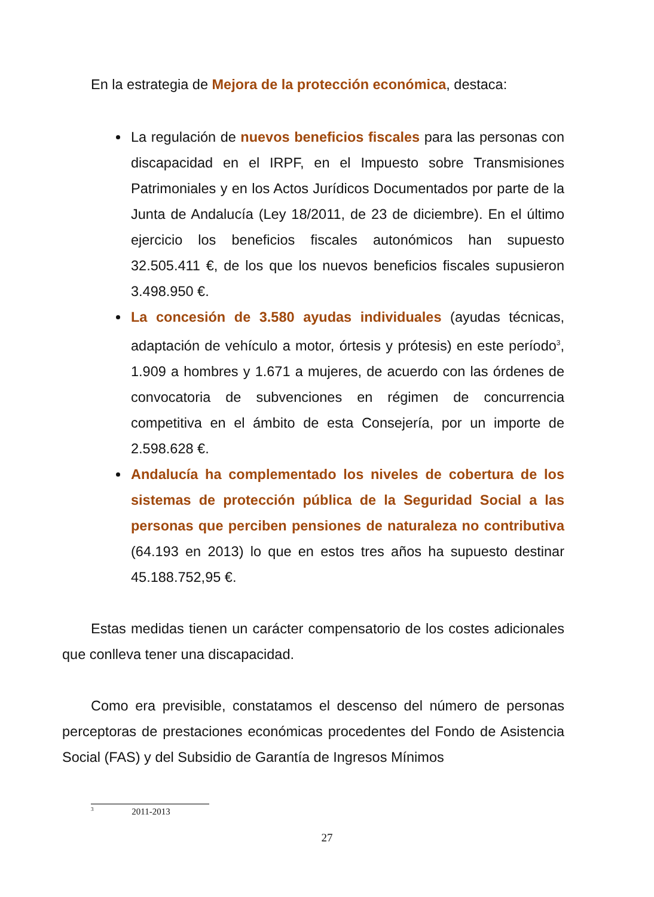En la estrategia de Mejora de la protección económica, destaca:
La regulación de nuevos beneficios fiscales para las personas con discapacidad en el IRPF, en el Impuesto sobre Transmisiones Patrimoniales y en los Actos Jurídicos Documentados por parte de la Junta de Andalucía (Ley 18/2011, de 23 de diciembre). En el último ejercicio los beneficios fiscales autonómicos han supuesto 32.505.411 €, de los que los nuevos beneficios fiscales supusieron 3.498.950 €.
La concesión de 3.580 ayudas individuales (ayudas técnicas, adaptación de vehículo a motor, órtesis y prótesis) en este período<sup>3</sup>, 1.909 a hombres y 1.671 a mujeres, de acuerdo con las órdenes de convocatoria de subvenciones en régimen de concurrencia competitiva en el ámbito de esta Consejería, por un importe de 2.598.628 €.
Andalucía ha complementado los niveles de cobertura de los sistemas de protección pública de la Seguridad Social a las personas que perciben pensiones de naturaleza no contributiva (64.193 en 2013) lo que en estos tres años ha supuesto destinar 45.188.752,95 €.
Estas medidas tienen un carácter compensatorio de los costes adicionales que conlleva tener una discapacidad.
Como era previsible, constatamos el descenso del número de personas perceptoras de prestaciones económicas procedentes del Fondo de Asistencia Social (FAS) y del Subsidio de Garantía de Ingresos Mínimos
<sup>3</sup> 2011-2013
27